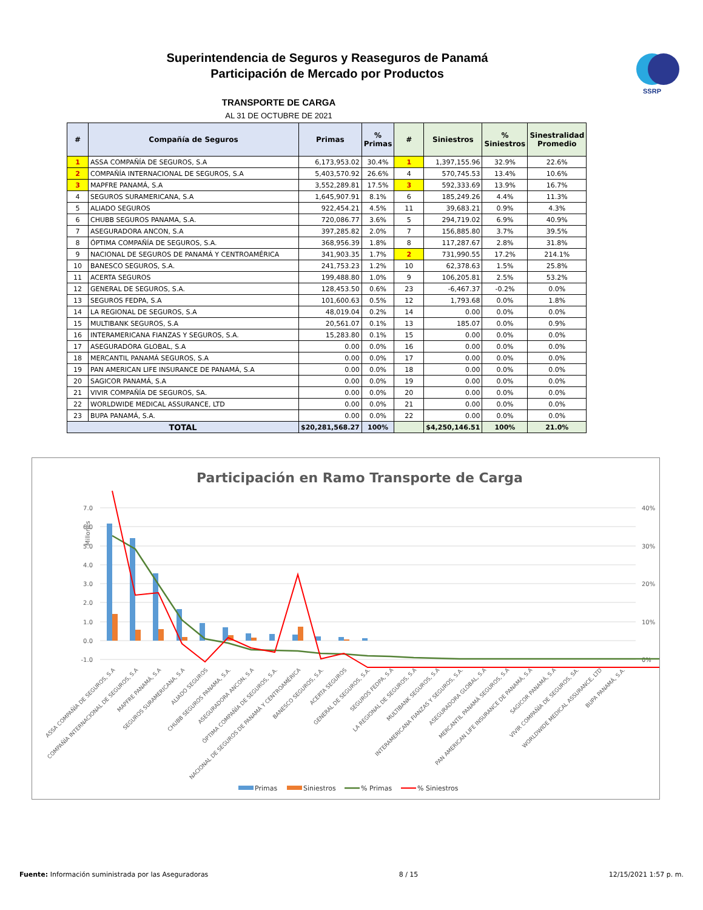SSRP
Superintendencia de Seguros y Reaseguros de Panamá
Participación de Mercado por Productos
TRANSPORTE DE CARGA
AL 31 DE OCTUBRE DE 2021
| # | Compañía de Seguros | Primas | % Primas | # | Siniestros | % Siniestros | Sinestralidad Promedio |
| --- | --- | --- | --- | --- | --- | --- | --- |
| 1 | ASSA COMPAÑÍA DE SEGUROS, S.A | 6,173,953.02 | 30.4% | 1 | 1,397,155.96 | 32.9% | 22.6% |
| 2 | COMPAÑÍA INTERNACIONAL DE SEGUROS, S.A | 5,403,570.92 | 26.6% | 4 | 570,745.53 | 13.4% | 10.6% |
| 3 | MAPFRE PANAMÁ, S.A | 3,552,289.81 | 17.5% | 3 | 592,333.69 | 13.9% | 16.7% |
| 4 | SEGUROS SURAMERICANA, S.A | 1,645,907.91 | 8.1% | 6 | 185,249.26 | 4.4% | 11.3% |
| 5 | ALIADO SEGUROS | 922,454.21 | 4.5% | 11 | 39,683.21 | 0.9% | 4.3% |
| 6 | CHUBB SEGUROS PANAMA, S.A. | 720,086.77 | 3.6% | 5 | 294,719.02 | 6.9% | 40.9% |
| 7 | ASEGURADORA ANCON, S.A | 397,285.82 | 2.0% | 7 | 156,885.80 | 3.7% | 39.5% |
| 8 | ÓPTIMA COMPAÑÍA DE SEGUROS, S.A. | 368,956.39 | 1.8% | 8 | 117,287.67 | 2.8% | 31.8% |
| 9 | NACIONAL DE SEGUROS DE PANAMÁ Y CENTROAMÉRICA | 341,903.35 | 1.7% | 2 | 731,990.55 | 17.2% | 214.1% |
| 10 | BANESCO SEGUROS, S.A. | 241,753.23 | 1.2% | 10 | 62,378.63 | 1.5% | 25.8% |
| 11 | ACERTA SEGUROS | 199,488.80 | 1.0% | 9 | 106,205.81 | 2.5% | 53.2% |
| 12 | GENERAL DE SEGUROS, S.A. | 128,453.50 | 0.6% | 23 | -6,467.37 | -0.2% | 0.0% |
| 13 | SEGUROS FEDPA, S.A | 101,600.63 | 0.5% | 12 | 1,793.68 | 0.0% | 1.8% |
| 14 | LA REGIONAL DE SEGUROS, S.A | 48,019.04 | 0.2% | 14 | 0.00 | 0.0% | 0.0% |
| 15 | MULTIBANK SEGUROS, S.A | 20,561.07 | 0.1% | 13 | 185.07 | 0.0% | 0.9% |
| 16 | INTERAMERICANA FIANZAS Y SEGUROS, S.A. | 15,283.80 | 0.1% | 15 | 0.00 | 0.0% | 0.0% |
| 17 | ASEGURADORA GLOBAL, S.A | 0.00 | 0.0% | 16 | 0.00 | 0.0% | 0.0% |
| 18 | MERCANTIL PANAMÁ SEGUROS, S.A | 0.00 | 0.0% | 17 | 0.00 | 0.0% | 0.0% |
| 19 | PAN AMERICAN LIFE INSURANCE DE PANAMÁ, S.A | 0.00 | 0.0% | 18 | 0.00 | 0.0% | 0.0% |
| 20 | SAGICOR PANAMÁ, S.A | 0.00 | 0.0% | 19 | 0.00 | 0.0% | 0.0% |
| 21 | VIVIR COMPAÑÍA DE SEGUROS, SA. | 0.00 | 0.0% | 20 | 0.00 | 0.0% | 0.0% |
| 22 | WORLDWIDE MEDICAL ASSURANCE, LTD | 0.00 | 0.0% | 21 | 0.00 | 0.0% | 0.0% |
| 23 | BUPA PANAMÁ, S.A. | 0.00 | 0.0% | 22 | 0.00 | 0.0% | 0.0% |
| TOTAL | | $20,281,568.27 | 100% | | $4,250,146.51 | 100% | 21.0% |
Participación en Ramo Transporte de Carga
Millones
7.0
6.0
5.0
4.0
3.0
2.0
1.0
0.0
-1.0
40%
30%
20%
10%
0%
ASSA COMPAÑÍA DE SEGUROS, S.A
COMPAÑÍA INTERNACIONAL DE SEGUROS, S.A
MAPFRE PANAMÁ, S.A
SEGUROS SURAMERICANA, S.A
ALIADO SEGUROS
CHUBB SEGUROS PANAMA, S.A.
ASEGURADORA ANCON, S.A
ÓPTIMA COMPAÑÍA DE SEGUROS, S.A.
NACIONAL DE SEGUROS DE PANAMÁ Y CENTROAMÉRICA
BANESCO SEGUROS, S.A.
ACERTA SEGUROS
GENERAL DE SEGUROS, S.A.
SEGUROS FEDPA, S.A
LA REGIONAL DE SEGUROS, S.A
MULTIBANK SEGUROS, S.A
INTERAMERICANA FIANZAS Y SEGUROS, S.A.
ASEGURADORA GLOBAL, S.A
MERCANTIL PANAMÁ SEGUROS, S.A
PAN AMERICAN LIFE INSURANCE DE PANAMÁ, S.A
SAGICOR PANAMÁ, S.A
VIVIR COMPAÑÍA DE SEGUROS, SA.
WORLDWIDE MEDICAL ASSURANCE, LTD
BUPA PANAMÁ, S.A.
Primas
Siniestros
% Primas
% Siniestros
Fuente: Información suministrada por las Aseguradoras 8 / 15 12/15/2021 1:57 p. m.